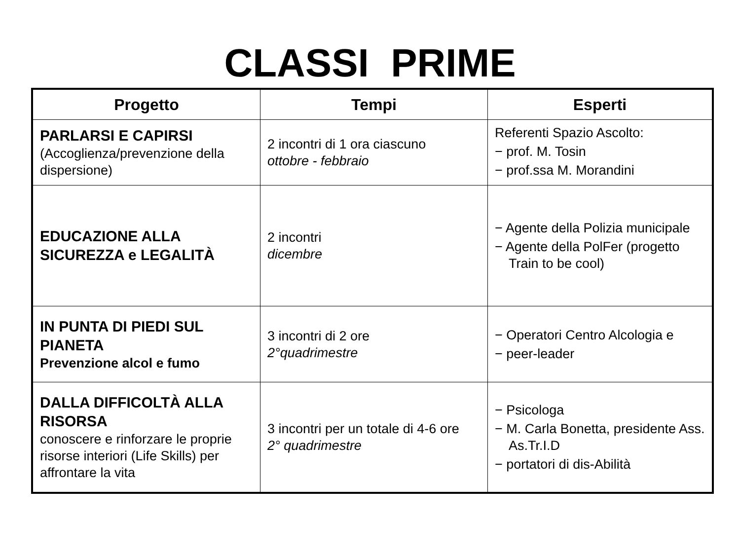CLASSI PRIME
| Progetto | Tempi | Esperti |
| --- | --- | --- |
| PARLARSI E CAPIRSI (Accoglienza/prevenzione della dispersione) | 2 incontri di 1 ora ciascuno ottobre - febbraio | Referenti Spazio Ascolto: − prof. M. Tosin − prof.ssa M. Morandini |
| EDUCAZIONE ALLA SICUREZZA e LEGALITÀ | 2 incontri dicembre | − Agente della Polizia municipale − Agente della PolFer (progetto Train to be cool) |
| IN PUNTA DI PIEDI SUL PIANETA Prevenzione alcol e fumo | 3 incontri di 2 ore 2°quadrimestre | − Operatori Centro Alcologia e − peer-leader |
| DALLA DIFFICOLTÀ ALLA RISORSA conoscere e rinforzare le proprie risorse interiori (Life Skills) per affrontare la vita | 3 incontri per un totale di 4-6 ore 2° quadrimestre | − Psicologa − M. Carla Bonetta, presidente Ass. As.Tr.I.D − portatori di dis-Abilità |